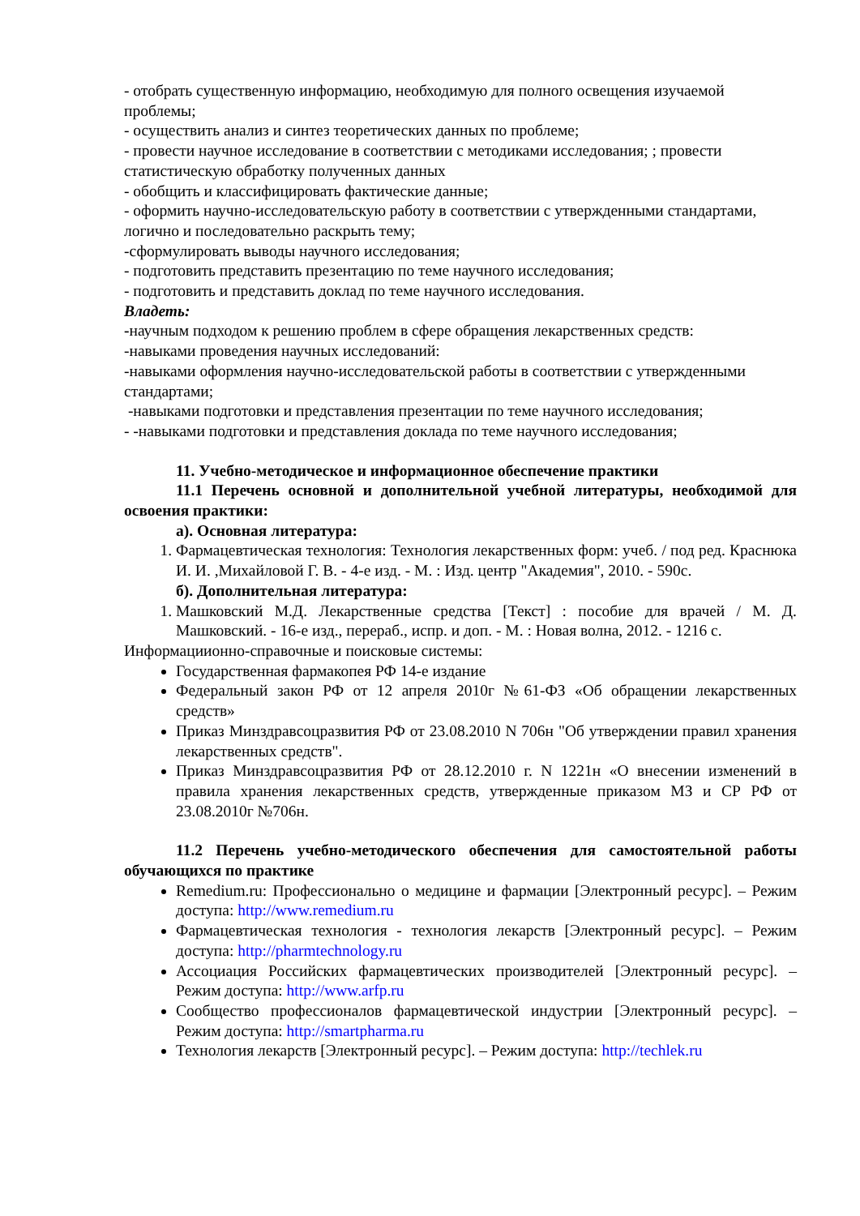- отобрать существенную информацию, необходимую для полного освещения изучаемой проблемы;
- осуществить анализ и синтез теоретических данных по проблеме;
- провести научное исследование в соответствии с методиками исследования; ; провести статистическую обработку полученных данных
- обобщить и классифицировать фактические данные;
- оформить научно-исследовательскую работу в соответствии с утвержденными стандартами, логично и последовательно раскрыть тему;
-сформулировать выводы научного исследования;
- подготовить представить презентацию по теме научного исследования;
- подготовить и представить доклад по теме научного исследования.
Владеть:
-научным подходом к решению проблем в сфере обращения лекарственных средств:
-навыками проведения научных исследований:
-навыками оформления научно-исследовательской работы в соответствии с утвержденными стандартами;
-навыками подготовки и представления презентации по теме научного исследования;
- -навыками подготовки и представления доклада по теме научного исследования;
11. Учебно-методическое и информационное обеспечение практики
11.1 Перечень основной и дополнительной учебной литературы, необходимой для освоения практики:
а). Основная литература:
1. Фармацевтическая технология: Технология лекарственных форм: учеб. / под ред. Краснюка И. И. ,Михайловой Г. В. - 4-е изд. - М. : Изд. центр "Академия", 2010. - 590с.
б). Дополнительная литература:
1. Машковский М.Д. Лекарственные средства [Текст] : пособие для врачей / М. Д. Машковский. - 16-е изд., перераб., испр. и доп. - М. : Новая волна, 2012. - 1216 с.
Информациионно-справочные и поисковые системы:
Государственная фармакопея РФ 14-е издание
Федеральный закон РФ от 12 апреля 2010г №61-ФЗ «Об обращении лекарственных средств»
Приказ Минздравсоцразвития РФ от 23.08.2010 N 706н "Об утверждении правил хранения лекарственных средств".
Приказ Минздравсоцразвития РФ от 28.12.2010 г. N 1221н «О внесении изменений в правила хранения лекарственных средств, утвержденные приказом МЗ и СР РФ от 23.08.2010г №706н.
11.2 Перечень учебно-методического обеспечения для самостоятельной работы обучающихся по практике
Remedium.ru: Профессионально о медицине и фармации [Электронный ресурс]. – Режим доступа: http://www.remedium.ru
Фармацевтическая технология - технология лекарств [Электронный ресурс]. – Режим доступа: http://pharmtechnology.ru
Ассоциация Российских фармацевтических производителей [Электронный ресурс]. – Режим доступа: http://www.arfp.ru
Сообщество профессионалов фармацевтической индустрии [Электронный ресурс]. – Режим доступа: http://smartpharma.ru
Технология лекарств [Электронный ресурс]. – Режим доступа: http://techlek.ru